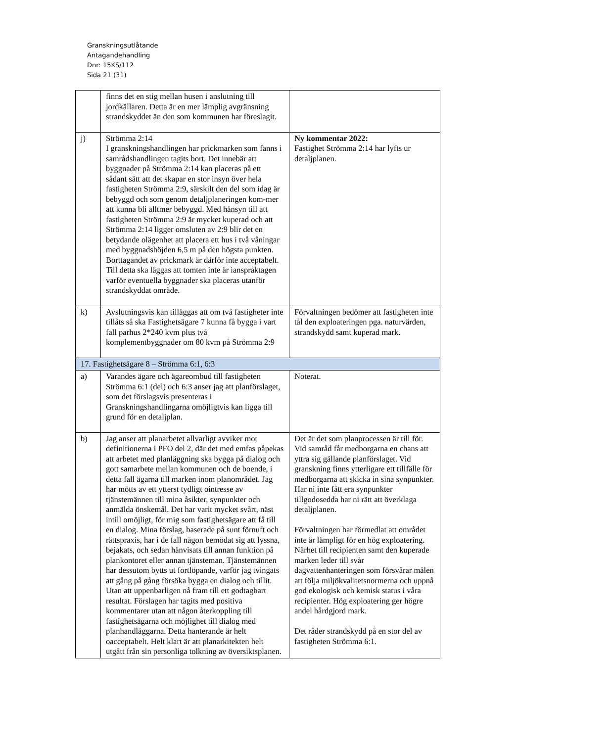Granskningsutlåtande
Antagandehandling
Dnr: 15KS/112
Sida 21 (31)
| | finns det en stig mellan husen i anslutning till jordkällaren. Detta är en mer lämplig avgränsning strandskyddet än den som kommunen har föreslagit. | |
| j) | Strömma 2:14 I granskningshandlingen har prickmarken som fanns i samrådshandlingen tagits bort. Det innebär att byggnader på Strömma 2:14 kan placeras på ett sådant sätt att det skapar en stor insyn över hela fastigheten Strömma 2:9, särskilt den del som idag är bebyggd och som genom detaljplaneringen kom-mer att kunna bli alltmer bebyggd. Med hänsyn till att fastigheten Strömma 2:9 är mycket kuperad och att Strömma 2:14 ligger omsluten av 2:9 blir det en betydande olägenhet att placera ett hus i två våningar med byggnadshöjden 6,5 m på den högsta punkten. Borttagandet av prickmark är därför inte acceptabelt. Till detta ska läggas att tomten inte är ianspråktagen varför eventuella byggnader ska placeras utanför strandskyddat område. | Ny kommentar 2022: Fastighet Strömma 2:14 har lyfts ur detaljplanen. |
| k) | Avslutningsvis kan tilläggas att om två fastigheter inte tillåts så ska Fastighetsägare 7 kunna få bygga i vart fall parhus 2*240 kvm plus två komplementbyggnader om 80 kvm på Strömma 2:9 | Förvaltningen bedömer att fastigheten inte tål den exploateringen pga. naturvärden, strandskydd samt kuperad mark. |
| 17. Fastighetsägare 8 – Strömma 6:1, 6:3 | | |
| a) | Varandes ägare och ägareombud till fastigheten Strömma 6:1 (del) och 6:3 anser jag att planförslaget, som det förslagsvis presenteras i Granskningshandlingarna omöjligtvis kan ligga till grund för en detaljplan. | Noterat. |
| b) | Jag anser att planarbetet allvarligt avviker mot definitionerna i PFO del 2, där det med emfas påpekas att arbetet med planläggning ska bygga på dialog och gott samarbete mellan kommunen och de boende, i detta fall ägarna till marken inom planområdet. Jag har mötts av ett ytterst tydligt ointresse av tjänstemännen till mina åsikter, synpunkter och anmälda önskemål. Det har varit mycket svårt, näst intill omöjligt, för mig som fastighetsägare att få till en dialog. Mina förslag, baserade på sunt förnuft och rättspraxis, har i de fall någon bemödat sig att lyssna, bejakats, och sedan hänvisats till annan funktion på plankontoret eller annan tjänsteman. Tjänstemännen har dessutom bytts ut fortlöpande, varför jag tvingats att gång på gång försöka bygga en dialog och tillit. Utan att uppenbarligen nå fram till ett godtagbart resultat. Förslagen har tagits med positiva kommentarer utan att någon återkoppling till fastighetsägarna och möjlighet till dialog med planhandläggarna. Detta hanterande är helt oacceptabelt. Helt klart är att planarkitekten helt utgått från sin personliga tolkning av översiktsplanen. | Det är det som planprocessen är till för. Vid samråd får medborgarna en chans att yttra sig gällande planförslaget. Vid granskning finns ytterligare ett tillfälle för medborgarna att skicka in sina synpunkter. Har ni inte fått era synpunkter tillgodosedda har ni rätt att överklaga detaljplanen. Förvaltningen har förmedlat att området inte är lämpligt för en hög exploatering. Närhet till recipienten samt den kuperade marken leder till svår dagvattenhanteringen som försvårar målen att följa miljökvalitetsnormerna och uppnå god ekologisk och kemisk status i våra recipienter. Hög exploatering ger högre andel hårdgjord mark. Det råder strandskydd på en stor del av fastigheten Strömma 6:1. |